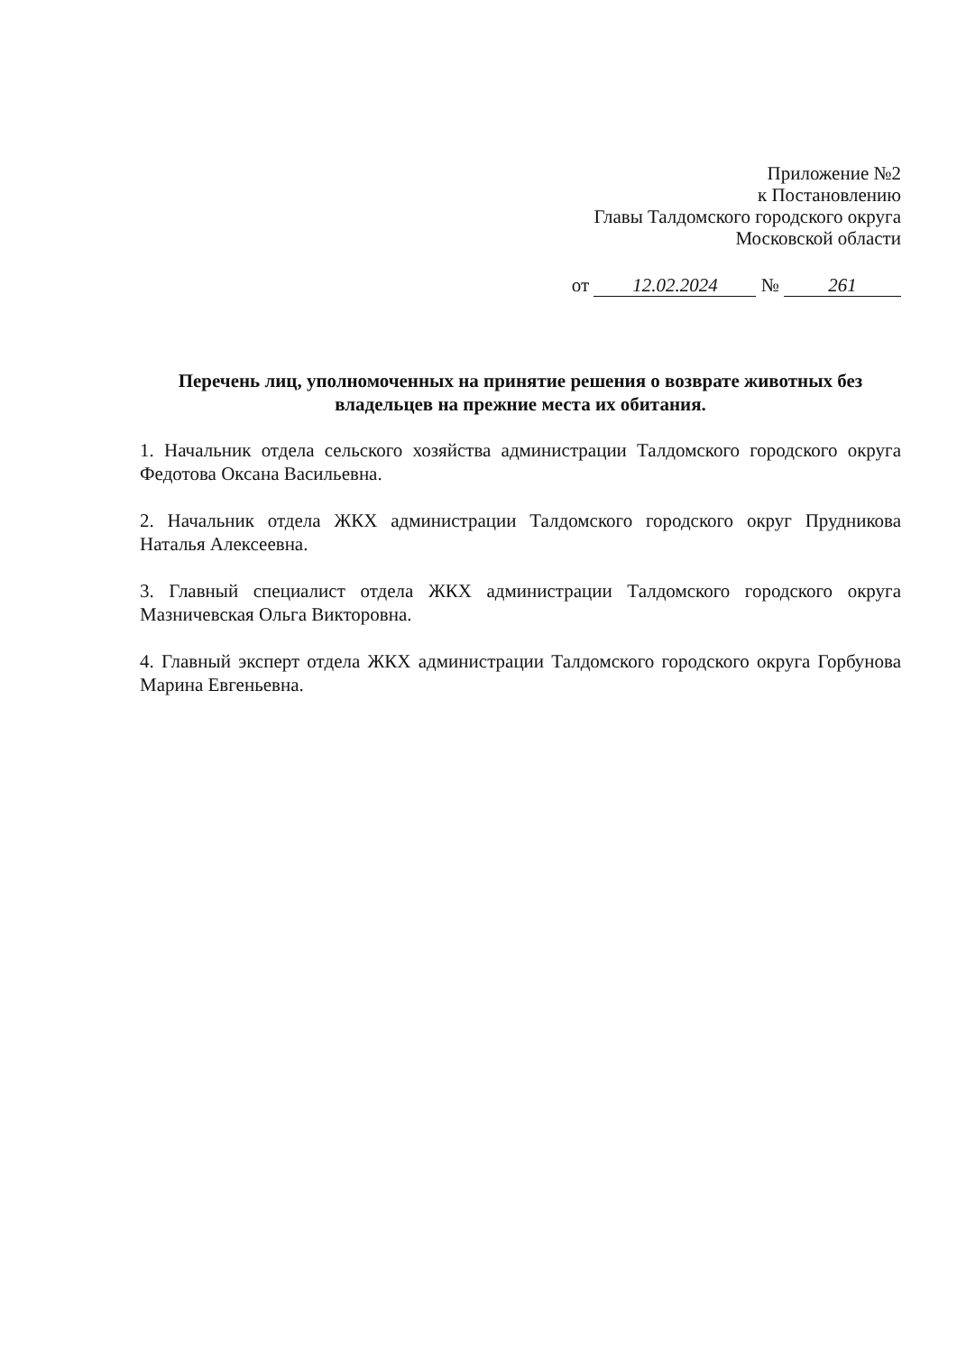Приложение №2
к Постановлению
Главы Талдомского городского округа
Московской области
от 12.02.2024 № 261
Перечень лиц, уполномоченных на принятие решения о возврате животных без владельцев на прежние места их обитания.
1. Начальник отдела сельского хозяйства администрации Талдомского городского округа Федотова Оксана Васильевна.
2. Начальник отдела ЖКХ администрации Талдомского городского округ Прудникова Наталья Алексеевна.
3. Главный специалист отдела ЖКХ администрации Талдомского городского округа Мазничевская Ольга Викторовна.
4. Главный эксперт отдела ЖКХ администрации Талдомского городского округа Горбунова Марина Евгеньевна.